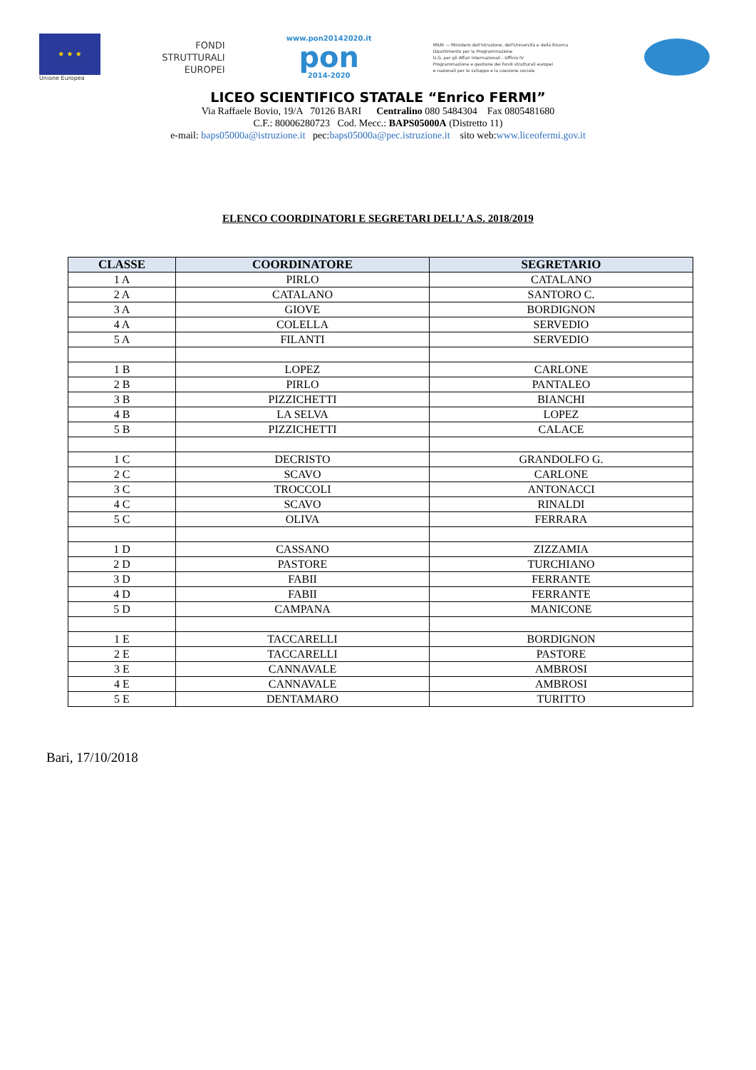★ ★ ★
Unione Europea
FONDI
STRUTTURALI
EUROPEI
www.pon20142020.it
pon
2014-2020
MIUR — Ministero dell'Istruzione, dell'Università e della Ricerca
Dipartimento per la Programmazione
D.G. per gli Affari Internazionali - Ufficio IV
Programmazione e gestione dei fondi strutturali europei
e nazionali per lo sviluppo e la coesione sociale
LICEO SCIENTIFICO STATALE “Enrico FERMI”
Via Raffaele Bovio, 19/A 70126 BARI Centralino 080 5484304 Fax 0805481680
C.F.: 80006280723 Cod. Mecc.: BAPS05000A (Distretto 11)
e-mail: baps05000a@istruzione.it pec:baps05000a@pec.istruzione.it sito web:www.liceofermi.gov.it
ELENCO COORDINATORI E SEGRETARI DELL’ A.S. 2018/2019
| CLASSE | COORDINATORE | SEGRETARIO |
| --- | --- | --- |
| 1 A | PIRLO | CATALANO |
| 2 A | CATALANO | SANTORO C. |
| 3 A | GIOVE | BORDIGNON |
| 4 A | COLELLA | SERVEDIO |
| 5 A | FILANTI | SERVEDIO |
| 1 B | LOPEZ | CARLONE |
| 2 B | PIRLO | PANTALEO |
| 3 B | PIZZICHETTI | BIANCHI |
| 4 B | LA SELVA | LOPEZ |
| 5 B | PIZZICHETTI | CALACE |
| 1 C | DECRISTO | GRANDOLFO G. |
| 2 C | SCAVO | CARLONE |
| 3 C | TROCCOLI | ANTONACCI |
| 4 C | SCAVO | RINALDI |
| 5 C | OLIVA | FERRARA |
| 1 D | CASSANO | ZIZZAMIA |
| 2 D | PASTORE | TURCHIANO |
| 3 D | FABII | FERRANTE |
| 4 D | FABII | FERRANTE |
| 5 D | CAMPANA | MANICONE |
| 1 E | TACCARELLI | BORDIGNON |
| 2 E | TACCARELLI | PASTORE |
| 3 E | CANNAVALE | AMBROSI |
| 4 E | CANNAVALE | AMBROSI |
| 5 E | DENTAMARO | TURITTO |
Bari, 17/10/2018